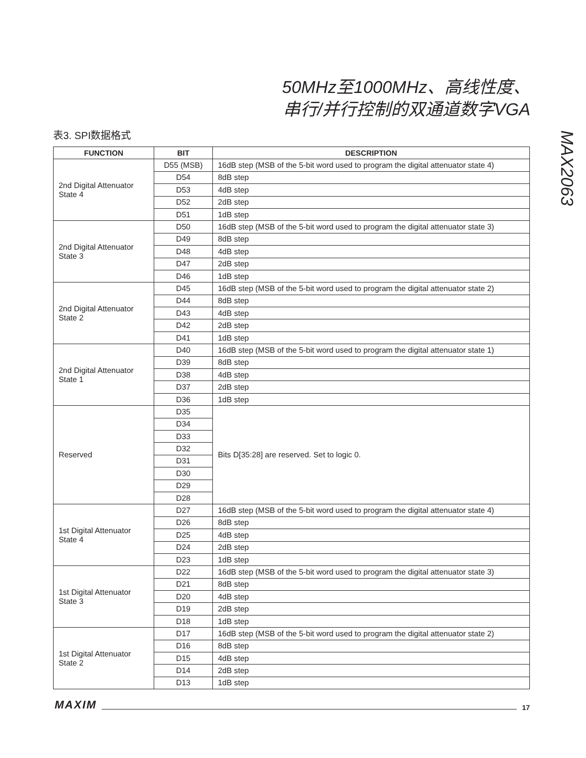50MHz至1000MHz、高线性度、
串行/并行控制的双通道数字VGA
MAX2063
表3. SPI数据格式
| FUNCTION | BIT | DESCRIPTION |
| --- | --- | --- |
| 2nd Digital Attenuator State 4 | D55 (MSB) | 16dB step (MSB of the 5-bit word used to program the digital attenuator state 4) |
| | D54 | 8dB step |
| | D53 | 4dB step |
| | D52 | 2dB step |
| | D51 | 1dB step |
| 2nd Digital Attenuator State 3 | D50 | 16dB step (MSB of the 5-bit word used to program the digital attenuator state 3) |
| | D49 | 8dB step |
| | D48 | 4dB step |
| | D47 | 2dB step |
| | D46 | 1dB step |
| 2nd Digital Attenuator State 2 | D45 | 16dB step (MSB of the 5-bit word used to program the digital attenuator state 2) |
| | D44 | 8dB step |
| | D43 | 4dB step |
| | D42 | 2dB step |
| | D41 | 1dB step |
| 2nd Digital Attenuator State 1 | D40 | 16dB step (MSB of the 5-bit word used to program the digital attenuator state 1) |
| | D39 | 8dB step |
| | D38 | 4dB step |
| | D37 | 2dB step |
| | D36 | 1dB step |
| Reserved | D35 | Bits D[35:28] are reserved. Set to logic 0. |
| | D34 | |
| | D33 | |
| | D32 | |
| | D31 | |
| | D30 | |
| | D29 | |
| | D28 | |
| 1st Digital Attenuator State 4 | D27 | 16dB step (MSB of the 5-bit word used to program the digital attenuator state 4) |
| | D26 | 8dB step |
| | D25 | 4dB step |
| | D24 | 2dB step |
| | D23 | 1dB step |
| 1st Digital Attenuator State 3 | D22 | 16dB step (MSB of the 5-bit word used to program the digital attenuator state 3) |
| | D21 | 8dB step |
| | D20 | 4dB step |
| | D19 | 2dB step |
| | D18 | 1dB step |
| 1st Digital Attenuator State 2 | D17 | 16dB step (MSB of the 5-bit word used to program the digital attenuator state 2) |
| | D16 | 8dB step |
| | D15 | 4dB step |
| | D14 | 2dB step |
| | D13 | 1dB step |
MAXIM 17